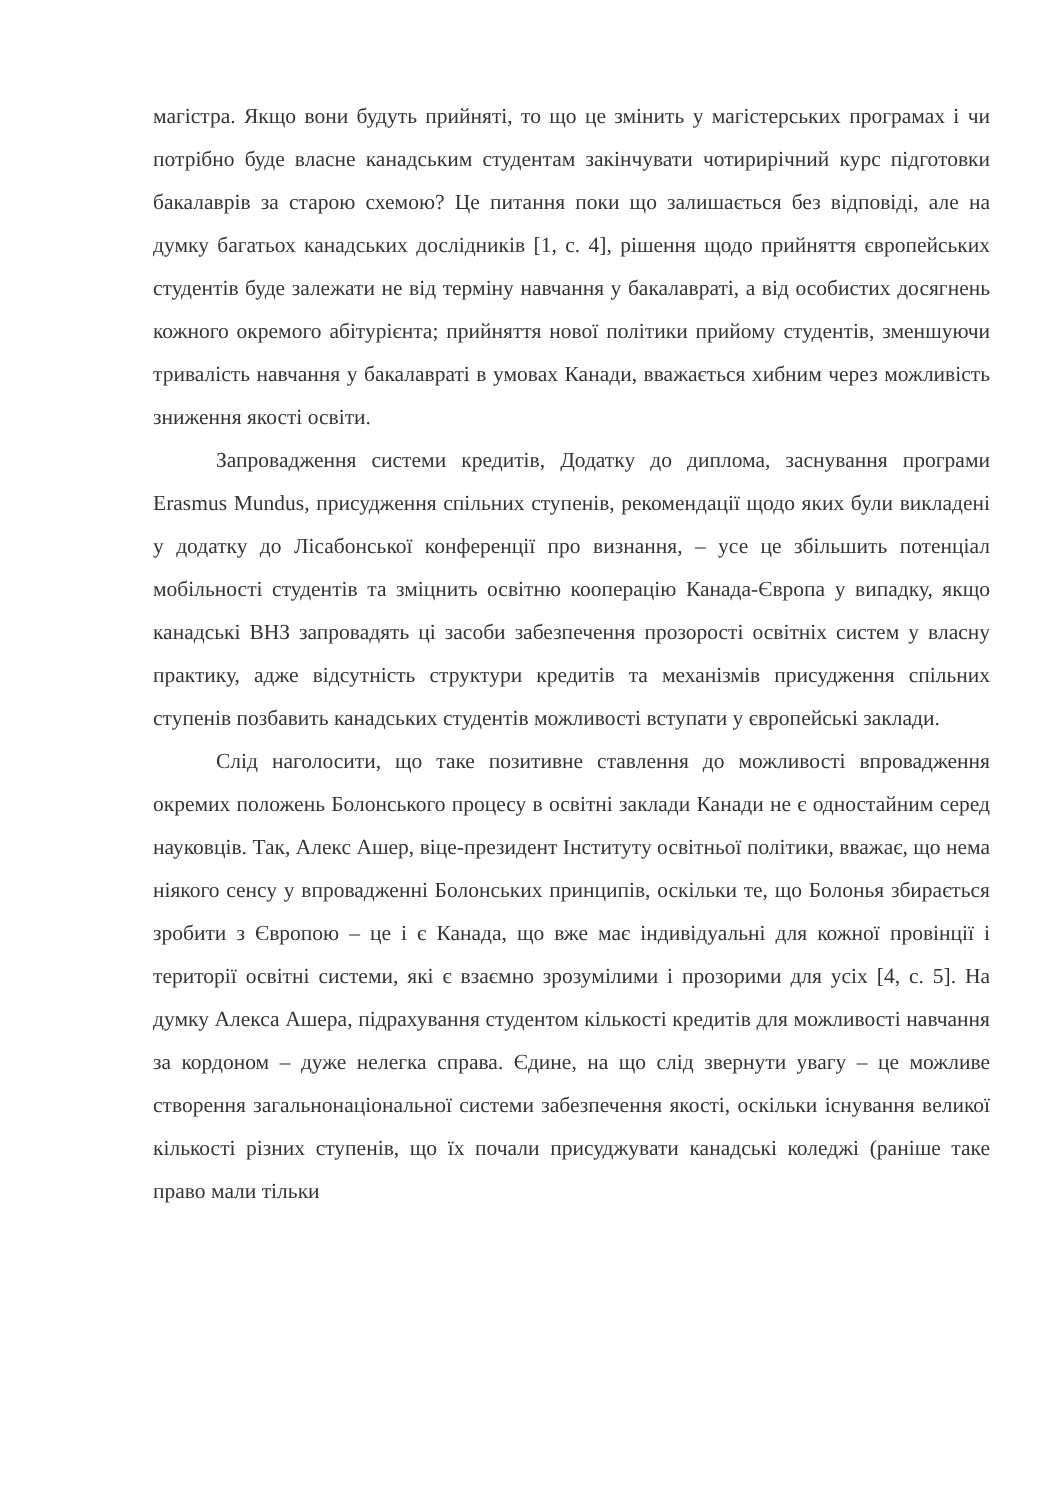магістра. Якщо вони будуть прийняті, то що це змінить у магістерських програмах і чи потрібно буде власне канадським студентам закінчувати чотирирічний курс підготовки бакалаврів за старою схемою? Це питання поки що залишається без відповіді, але на думку багатьох канадських дослідників [1, с. 4], рішення щодо прийняття європейських студентів буде залежати не від терміну навчання у бакалавраті, а від особистих досягнень кожного окремого абітурієнта; прийняття нової політики прийому студентів, зменшуючи тривалість навчання у бакалавраті в умовах Канади, вважається хибним через можливість зниження якості освіти.
Запровадження системи кредитів, Додатку до диплома, заснування програми Erasmus Mundus, присудження спільних ступенів, рекомендації щодо яких були викладені у додатку до Лісабонської конференції про визнання, – усе це збільшить потенціал мобільності студентів та зміцнить освітню кооперацію Канада-Європа у випадку, якщо канадські ВНЗ запровадять ці засоби забезпечення прозорості освітніх систем у власну практику, адже відсутність структури кредитів та механізмів присудження спільних ступенів позбавить канадських студентів можливості вступати у європейські заклади.
Слід наголосити, що таке позитивне ставлення до можливості впровадження окремих положень Болонського процесу в освітні заклади Канади не є одностайним серед науковців. Так, Алекс Ашер, віце-президент Інституту освітньої політики, вважає, що нема ніякого сенсу у впровадженні Болонських принципів, оскільки те, що Болонья збирається зробити з Європою – це і є Канада, що вже має індивідуальні для кожної провінції і території освітні системи, які є взаємно зрозумілими і прозорими для усіх [4, с. 5]. На думку Алекса Ашера, підрахування студентом кількості кредитів для можливості навчання за кордоном – дуже нелегка справа. Єдине, на що слід звернути увагу – це можливе створення загальнонаціональної системи забезпечення якості, оскільки існування великої кількості різних ступенів, що їх почали присуджувати канадські коледжі (раніше таке право мали тільки